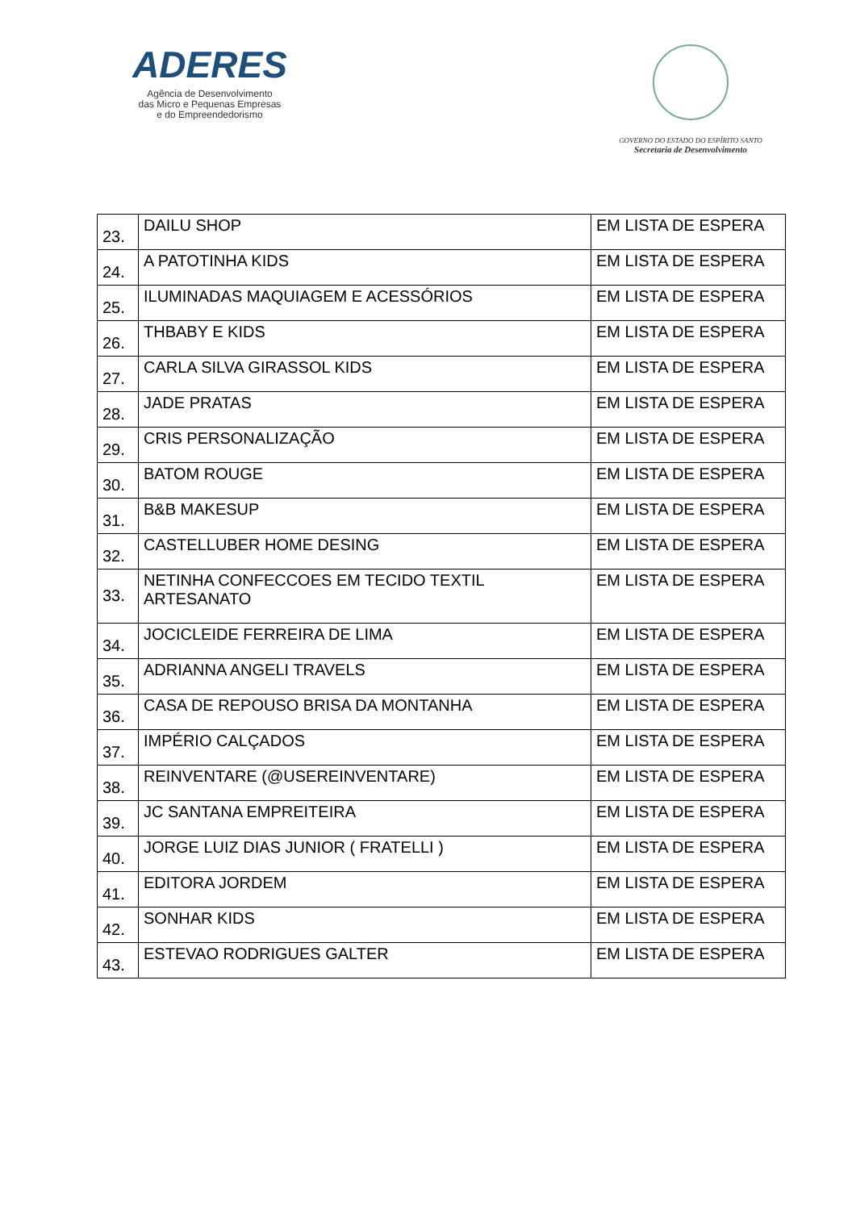ADERES
Agência de Desenvolvimento
das Micro e Pequenas Empresas
e do Empreendedorismo
GOVERNO DO ESTADO DO ESPÍRITO SANTO
Secretaria de Desenvolvimento
| 23. | DAILU SHOP | EM LISTA DE ESPERA |
| 24. | A PATOTINHA KIDS | EM LISTA DE ESPERA |
| 25. | ILUMINADAS MAQUIAGEM E ACESSÓRIOS | EM LISTA DE ESPERA |
| 26. | THBABY E KIDS | EM LISTA DE ESPERA |
| 27. | CARLA SILVA GIRASSOL KIDS | EM LISTA DE ESPERA |
| 28. | JADE PRATAS | EM LISTA DE ESPERA |
| 29. | CRIS PERSONALIZAÇÃO | EM LISTA DE ESPERA |
| 30. | BATOM ROUGE | EM LISTA DE ESPERA |
| 31. | B&B MAKESUP | EM LISTA DE ESPERA |
| 32. | CASTELLUBER HOME DESING | EM LISTA DE ESPERA |
| 33. | NETINHA CONFECCOES EM TECIDO TEXTIL ARTESANATO | EM LISTA DE ESPERA |
| 34. | JOCICLEIDE FERREIRA DE LIMA | EM LISTA DE ESPERA |
| 35. | ADRIANNA ANGELI TRAVELS | EM LISTA DE ESPERA |
| 36. | CASA DE REPOUSO BRISA DA MONTANHA | EM LISTA DE ESPERA |
| 37. | IMPÉRIO CALÇADOS | EM LISTA DE ESPERA |
| 38. | REINVENTARE (@USEREINVENTARE) | EM LISTA DE ESPERA |
| 39. | JC SANTANA EMPREITEIRA | EM LISTA DE ESPERA |
| 40. | JORGE LUIZ DIAS JUNIOR ( FRATELLI ) | EM LISTA DE ESPERA |
| 41. | EDITORA JORDEM | EM LISTA DE ESPERA |
| 42. | SONHAR KIDS | EM LISTA DE ESPERA |
| 43. | ESTEVAO RODRIGUES GALTER | EM LISTA DE ESPERA |